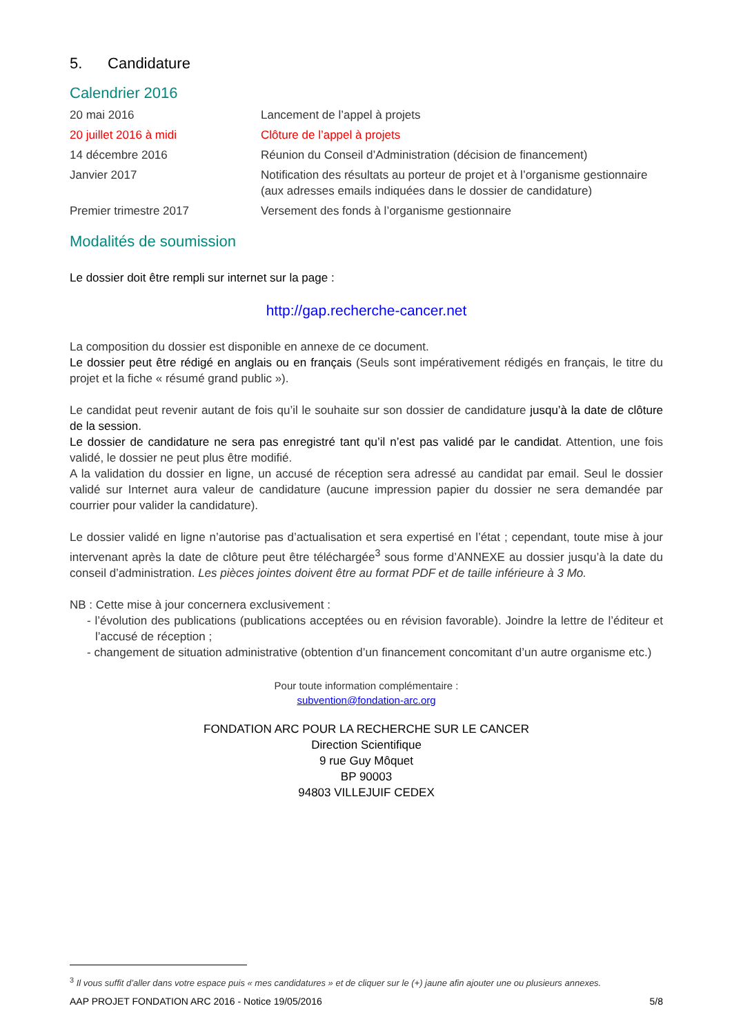5. Candidature
Calendrier 2016
| 20 mai 2016 | Lancement de l’appel à projets |
| 20 juillet 2016 à midi | Clôture de l’appel à projets |
| 14 décembre 2016 | Réunion du Conseil d’Administration (décision de financement) |
| Janvier 2017 | Notification des résultats au porteur de projet et à l’organisme gestionnaire (aux adresses emails indiquées dans le dossier de candidature) |
| Premier trimestre 2017 | Versement des fonds à l’organisme gestionnaire |
Modalités de soumission
Le dossier doit être rempli sur internet sur la page :
http://gap.recherche-cancer.net
La composition du dossier est disponible en annexe de ce document.
Le dossier peut être rédigé en anglais ou en français (Seuls sont impérativement rédigés en français, le titre du projet et la fiche « résumé grand public »).
Le candidat peut revenir autant de fois qu’il le souhaite sur son dossier de candidature jusqu’à la date de clôture de la session.
Le dossier de candidature ne sera pas enregistré tant qu’il n’est pas validé par le candidat. Attention, une fois validé, le dossier ne peut plus être modifié.
A la validation du dossier en ligne, un accusé de réception sera adressé au candidat par email. Seul le dossier validé sur Internet aura valeur de candidature (aucune impression papier du dossier ne sera demandée par courrier pour valider la candidature).
Le dossier validé en ligne n’autorise pas d’actualisation et sera expertisé en l’état ; cependant, toute mise à jour intervenant après la date de clôture peut être téléchargée<sup>3</sup> sous forme d’ANNEXE au dossier jusqu’à la date du conseil d’administration. Les pièces jointes doivent être au format PDF et de taille inférieure à 3 Mo.
NB : Cette mise à jour concernera exclusivement :
- l’évolution des publications (publications acceptées ou en révision favorable). Joindre la lettre de l’éditeur et l’accusé de réception ;
- changement de situation administrative (obtention d’un financement concomitant d’un autre organisme etc.)
Pour toute information complémentaire :
subvention@fondation-arc.org
FONDATION ARC POUR LA RECHERCHE SUR LE CANCER
Direction Scientifique
9 rue Guy Môquet
BP 90003
94803 VILLEJUIF CEDEX
<sup>3</sup> Il vous suffit d’aller dans votre espace puis « mes candidatures » et de cliquer sur le (+) jaune afin ajouter une ou plusieurs annexes.
AAP PROJET FONDATION ARC 2016 - Notice 19/05/2016 5/8